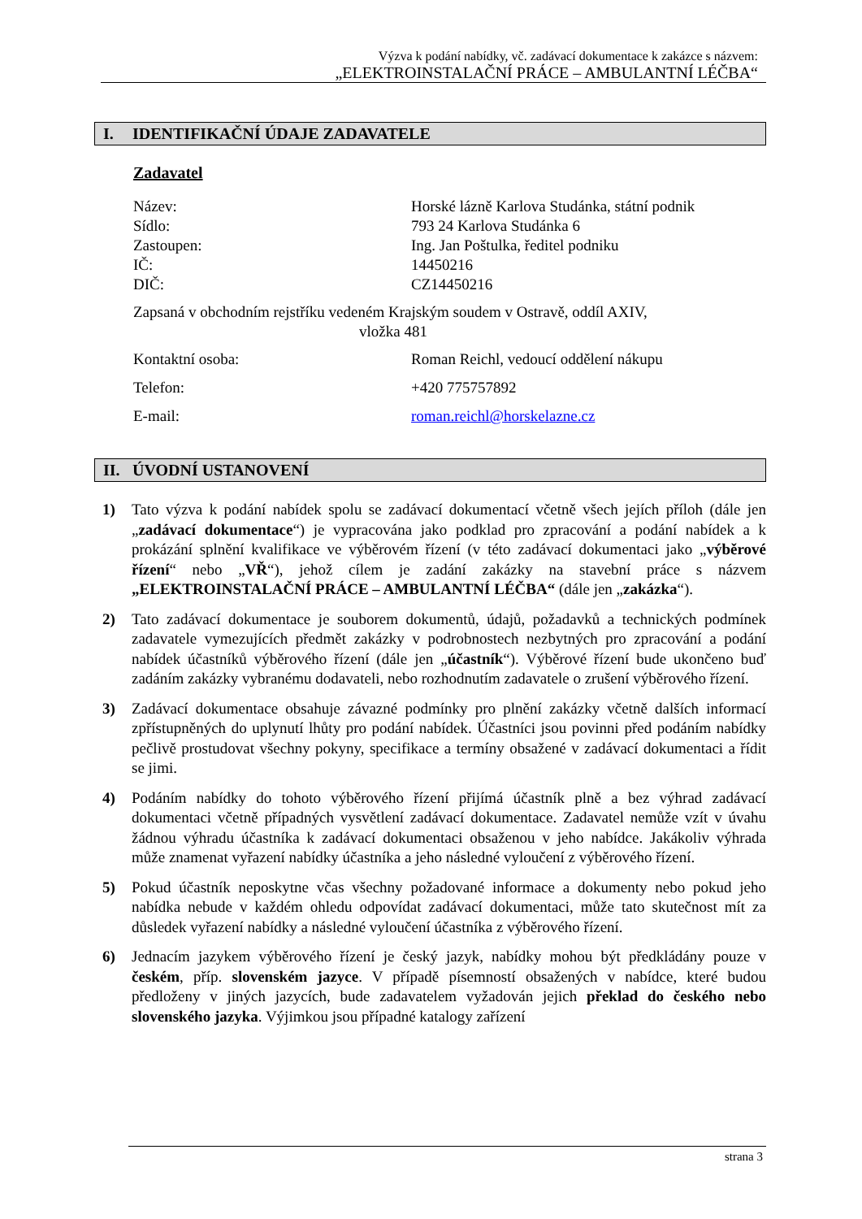Výzva k podání nabídky, vč. zadávací dokumentace k zakázce s názvem:
„ELEKTROINSTALAČNÍ PRÁCE – AMBULANTNÍ LÉČBA“
I. IDENTIFIKAČNÍ ÚDAJE ZADAVATELE
Zadavatel
Název: Horské lázně Karlova Studánka, státní podnik
Sídlo: 793 24 Karlova Studánka 6
Zastoupen: Ing. Jan Poštulka, ředitel podniku
IČ: 14450216
DIČ: CZ14450216
Zapsaná v obchodním rejstříku vedeném Krajským soudem v Ostravě, oddíl AXIV,
vložka 481
Kontaktní osoba: Roman Reichl, vedoucí oddělení nákupu
Telefon: +420 775757892
E-mail: roman.reichl@horskelazne.cz
II. ÚVODNÍ USTANOVENÍ
1) Tato výzva k podání nabídek spolu se zadávací dokumentací včetně všech jejích příloh (dále jen „zadávací dokumentace“) je vypracována jako podklad pro zpracování a podání nabídek a k prokázání splnění kvalifikace ve výběrovém řízení (v této zadávací dokumentaci jako „výběrové řízení“ nebo „VŘ“), jehož cílem je zadání zakázky na stavební práce s názvem „ELEKTROINSTALAČNÍ PRÁCE – AMBULANTNÍ LÉČBA“ (dále jen „zakázka“).
2) Tato zadávací dokumentace je souborem dokumentů, údajů, požadavků a technických podmínek zadavatele vymezujících předmět zakázky v podrobnostech nezbytných pro zpracování a podání nabídek účastníků výběrového řízení (dále jen „účastník“). Výběrové řízení bude ukončeno buď zadáním zakázky vybranému dodavateli, nebo rozhodnutím zadavatele o zrušení výběrového řízení.
3) Zadávací dokumentace obsahuje závazné podmínky pro plnění zakázky včetně dalších informací zpřístupněných do uplynutí lhůty pro podání nabídek. Účastníci jsou povinni před podáním nabídky pečlivě prostudovat všechny pokyny, specifikace a termíny obsažené v zadávací dokumentaci a řídit se jimi.
4) Podáním nabídky do tohoto výběrového řízení přijímá účastník plně a bez výhrad zadávací dokumentaci včetně případných vysvětlení zadávací dokumentace. Zadavatel nemůže vzít v úvahu žádnou výhradu účastníka k zadávací dokumentaci obsaženou v jeho nabídce. Jakákoliv výhrada může znamenat vyřazení nabídky účastníka a jeho následné vyloučení z výběrového řízení.
5) Pokud účastník neposkytne včas všechny požadované informace a dokumenty nebo pokud jeho nabídka nebude v každém ohledu odpovídat zadávací dokumentaci, může tato skutečnost mít za důsledek vyřazení nabídky a následné vyloučení účastníka z výběrového řízení.
6) Jednacím jazykem výběrového řízení je český jazyk, nabídky mohou být předkládány pouze v českém, příp. slovenském jazyce. V případě písemností obsažených v nabídce, které budou předloženy v jiných jazycích, bude zadavatelem vyžadován jejich překlad do českého nebo slovenského jazyka. Výjimkou jsou případné katalogy zařízení
strana 3